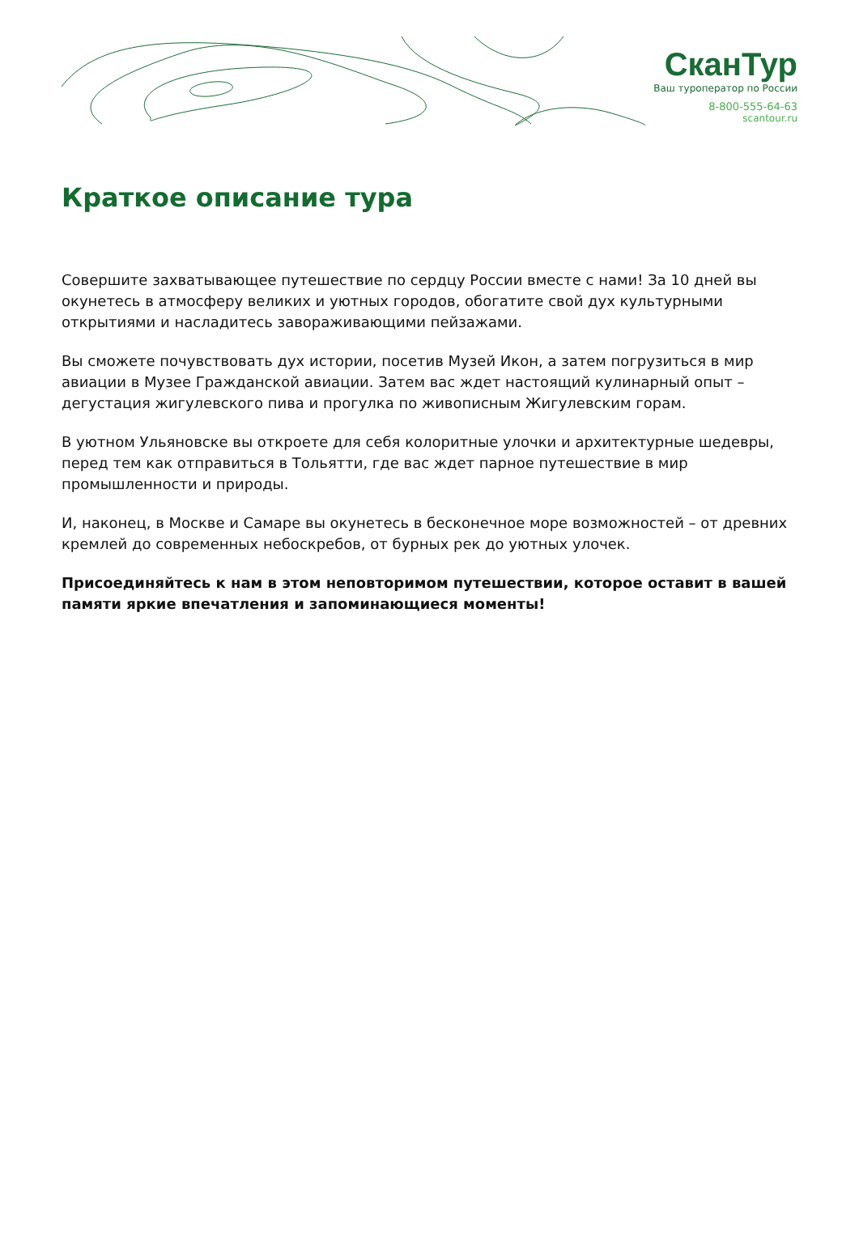СканТур
Ваш туроператор по России
8-800-555-64-63
scantour.ru
Краткое описание тура
Совершите захватывающее путешествие по сердцу России вместе с нами! За 10 дней вы окунетесь в атмосферу великих и уютных городов, обогатите свой дух культурными открытиями и насладитесь завораживающими пейзажами.
Вы сможете почувствовать дух истории, посетив Музей Икон, а затем погрузиться в мир авиации в Музее Гражданской авиации. Затем вас ждет настоящий кулинарный опыт – дегустация жигулевского пива и прогулка по живописным Жигулевским горам.
В уютном Ульяновске вы откроете для себя колоритные улочки и архитектурные шедевры, перед тем как отправиться в Тольятти, где вас ждет парное путешествие в мир промышленности и природы.
И, наконец, в Москве и Самаре вы окунетесь в бесконечное море возможностей – от древних кремлей до современных небоскребов, от бурных рек до уютных улочек.
Присоединяйтесь к нам в этом неповторимом путешествии, которое оставит в вашей памяти яркие впечатления и запоминающиеся моменты!